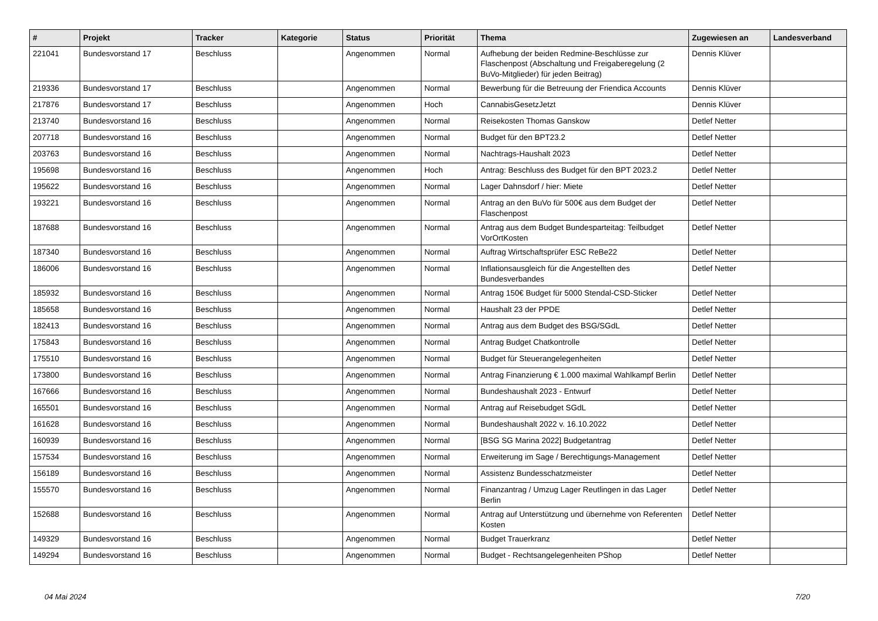| # | Projekt | Tracker | Kategorie | Status | Priorität | Thema | Zugewiesen an | Landesverband |
| --- | --- | --- | --- | --- | --- | --- | --- | --- |
| 221041 | Bundesvorstand 17 | Beschluss | | Angenommen | Normal | Aufhebung der beiden Redmine-Beschlüsse zur Flaschenpost (Abschaltung und Freigaberegelung (2 BuVo-Mitglieder) für jeden Beitrag) | Dennis Klüver | |
| 219336 | Bundesvorstand 17 | Beschluss | | Angenommen | Normal | Bewerbung für die Betreuung der Friendica Accounts | Dennis Klüver | |
| 217876 | Bundesvorstand 17 | Beschluss | | Angenommen | Hoch | CannabisGesetzJetzt | Dennis Klüver | |
| 213740 | Bundesvorstand 16 | Beschluss | | Angenommen | Normal | Reisekosten Thomas Ganskow | Detlef Netter | |
| 207718 | Bundesvorstand 16 | Beschluss | | Angenommen | Normal | Budget für den BPT23.2 | Detlef Netter | |
| 203763 | Bundesvorstand 16 | Beschluss | | Angenommen | Normal | Nachtrags-Haushalt 2023 | Detlef Netter | |
| 195698 | Bundesvorstand 16 | Beschluss | | Angenommen | Hoch | Antrag: Beschluss des Budget für den BPT 2023.2 | Detlef Netter | |
| 195622 | Bundesvorstand 16 | Beschluss | | Angenommen | Normal | Lager Dahnsdorf / hier: Miete | Detlef Netter | |
| 193221 | Bundesvorstand 16 | Beschluss | | Angenommen | Normal | Antrag an den BuVo für 500€ aus dem Budget der Flaschenpost | Detlef Netter | |
| 187688 | Bundesvorstand 16 | Beschluss | | Angenommen | Normal | Antrag aus dem Budget Bundesparteitag: Teilbudget VorOrtKosten | Detlef Netter | |
| 187340 | Bundesvorstand 16 | Beschluss | | Angenommen | Normal | Auftrag Wirtschaftsprüfer ESC ReBe22 | Detlef Netter | |
| 186006 | Bundesvorstand 16 | Beschluss | | Angenommen | Normal | Inflationsausgleich für die Angestellten des Bundesverbandes | Detlef Netter | |
| 185932 | Bundesvorstand 16 | Beschluss | | Angenommen | Normal | Antrag 150€ Budget für 5000 Stendal-CSD-Sticker | Detlef Netter | |
| 185658 | Bundesvorstand 16 | Beschluss | | Angenommen | Normal | Haushalt 23 der PPDE | Detlef Netter | |
| 182413 | Bundesvorstand 16 | Beschluss | | Angenommen | Normal | Antrag aus dem Budget des BSG/SGdL | Detlef Netter | |
| 175843 | Bundesvorstand 16 | Beschluss | | Angenommen | Normal | Antrag Budget Chatkontrolle | Detlef Netter | |
| 175510 | Bundesvorstand 16 | Beschluss | | Angenommen | Normal | Budget für Steuerangelegenheiten | Detlef Netter | |
| 173800 | Bundesvorstand 16 | Beschluss | | Angenommen | Normal | Antrag Finanzierung € 1.000 maximal Wahlkampf Berlin | Detlef Netter | |
| 167666 | Bundesvorstand 16 | Beschluss | | Angenommen | Normal | Bundeshaushalt 2023 - Entwurf | Detlef Netter | |
| 165501 | Bundesvorstand 16 | Beschluss | | Angenommen | Normal | Antrag auf Reisebudget SGdL | Detlef Netter | |
| 161628 | Bundesvorstand 16 | Beschluss | | Angenommen | Normal | Bundeshaushalt 2022 v. 16.10.2022 | Detlef Netter | |
| 160939 | Bundesvorstand 16 | Beschluss | | Angenommen | Normal | [BSG SG Marina 2022] Budgetantrag | Detlef Netter | |
| 157534 | Bundesvorstand 16 | Beschluss | | Angenommen | Normal | Erweiterung im Sage / Berechtigungs-Management | Detlef Netter | |
| 156189 | Bundesvorstand 16 | Beschluss | | Angenommen | Normal | Assistenz Bundesschatzmeister | Detlef Netter | |
| 155570 | Bundesvorstand 16 | Beschluss | | Angenommen | Normal | Finanzantrag / Umzug Lager Reutlingen in das Lager Berlin | Detlef Netter | |
| 152688 | Bundesvorstand 16 | Beschluss | | Angenommen | Normal | Antrag auf Unterstützung und übernehme von Referenten Kosten | Detlef Netter | |
| 149329 | Bundesvorstand 16 | Beschluss | | Angenommen | Normal | Budget Trauerkranz | Detlef Netter | |
| 149294 | Bundesvorstand 16 | Beschluss | | Angenommen | Normal | Budget - Rechtsangelegenheiten PShop | Detlef Netter | |
04 Mai 2024 7/20